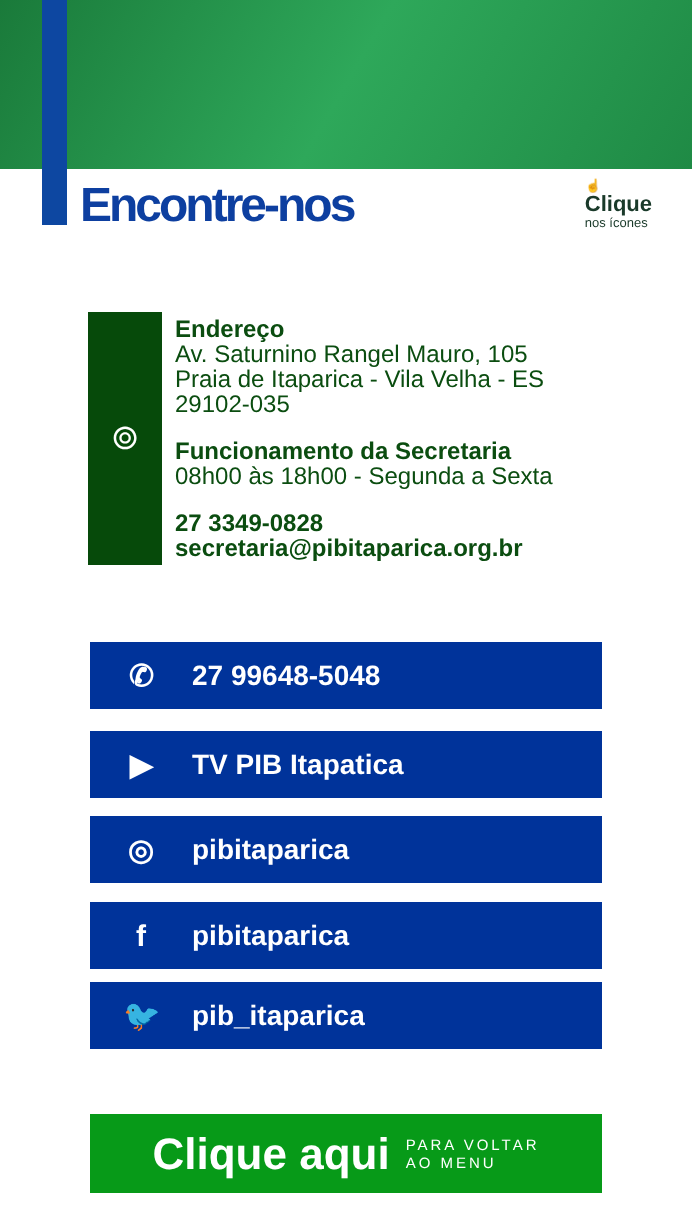Encontre-nos
☝
Clique
nos ícones
⌾
Endereço
Av. Saturnino Rangel Mauro, 105
Praia de Itaparica - Vila Velha - ES
29102-035
Funcionamento da Secretaria
08h00 às 18h00 - Segunda a Sexta
27 3349-0828
secretaria@pibitaparica.org.br
✆ 27 99648-5048
▶ TV PIB Itapatica
◎ pibitaparica
fpibitaparica
🐦 pib_itaparica
Clique aqui PARA VOLTAR
AO MENU